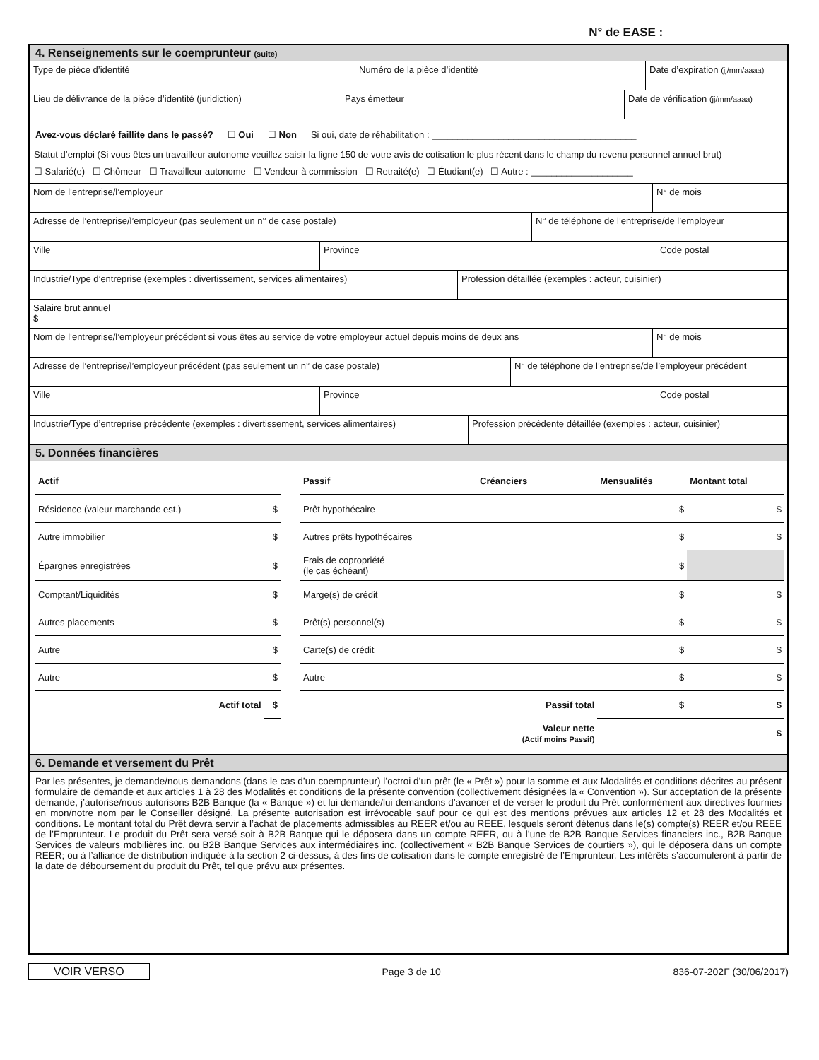N° de EASE :
4. Renseignements sur le coemprunteur (suite)
Type de pièce d’identité Numéro de la pièce d’identité Date d’expiration (jj/mm/aaaa)
Lieu de délivrance de la pièce d’identité (juridiction) Pays émetteur Date de vérification (jj/mm/aaaa)
Avez-vous déclaré faillite dans le passé? ☐ Oui ☐ Non Si oui, date de réhabilitation : ________________________________________
Statut d’emploi (Si vous êtes un travailleur autonome veuillez saisir la ligne 150 de votre avis de cotisation le plus récent dans le champ du revenu personnel annuel brut)
☐ Salarié(e) ☐ Chômeur ☐ Travailleur autonome ☐ Vendeur à commission ☐ Retraité(e) ☐ Étudiant(e) ☐ Autre : ____________________
Nom de l’entreprise/l’employeur
N° de mois
Adresse de l’entreprise/l’employeur (pas seulement un n° de case postale) N° de téléphone de l’entreprise/de l’employeur
Ville Province Code postal
Industrie/Type d’entreprise (exemples : divertissement, services alimentaires)
Profession détaillée (exemples : acteur, cuisinier)
Salaire brut annuel
$
Nom de l’entreprise/l’employeur précédent si vous êtes au service de votre employeur actuel depuis moins de deux ans
N° de mois
Adresse de l’entreprise/l’employeur précédent (pas seulement un n° de case postale) N° de téléphone de l’entreprise/de l’employeur précédent
Ville Province Code postal
Industrie/Type d’entreprise précédente (exemples : divertissement, services alimentaires)
Profession précédente détaillée (exemples : acteur, cuisinier)
5. Données financières
| Actif | | | Passif | Créanciers | Mensualités | Montant total |
| --- | --- | --- | --- | --- | --- | --- |
| Résidence (valeur marchande est.) | $ | | Prêt hypothécaire | | $ | $ |
| Autre immobilier | $ | | Autres prêts hypothécaires | | $ | $ |
| Épargnes enregistrées | $ | | Frais de copropriété (le cas échéant) | | $ | |
| Comptant/Liquidités | $ | | Marge(s) de crédit | | $ | $ |
| Autres placements | $ | | Prêt(s) personnel(s) | | $ | $ |
| Autre | $ | | Carte(s) de crédit | | $ | $ |
| Autre | $ | | Autre | | $ | $ |
| Actif total | $ | | | Passif total | $ | $ |
| | | | | Valeur nette (Actif moins Passif) | | $ |
6. Demande et versement du Prêt
Par les présentes, je demande/nous demandons (dans le cas d’un coemprunteur) l’octroi d’un prêt (le « Prêt ») pour la somme et aux Modalités et conditions décrites au présent formulaire de demande et aux articles 1 à 28 des Modalités et conditions de la présente convention (collectivement désignées la « Convention »). Sur acceptation de la présente demande, j’autorise/nous autorisons B2B Banque (la « Banque ») et lui demande/lui demandons d’avancer et de verser le produit du Prêt conformément aux directives fournies en mon/notre nom par le Conseiller désigné. La présente autorisation est irrévocable sauf pour ce qui est des mentions prévues aux articles 12 et 28 des Modalités et conditions. Le montant total du Prêt devra servir à l’achat de placements admissibles au REER et/ou au REEE, lesquels seront détenus dans le(s) compte(s) REER et/ou REEE de l’Emprunteur. Le produit du Prêt sera versé soit à B2B Banque qui le déposera dans un compte REER, ou à l’une de B2B Banque Services financiers inc., B2B Banque Services de valeurs mobilières inc. ou B2B Banque Services aux intermédiaires inc. (collectivement « B2B Banque Services de courtiers »), qui le déposera dans un compte REER; ou à l’alliance de distribution indiquée à la section 2 ci-dessus, à des fins de cotisation dans le compte enregistré de l’Emprunteur. Les intérêts s’accumuleront à partir de la date de déboursement du produit du Prêt, tel que prévu aux présentes.
VOIR VERSO Page 3 de 10 836-07-202F (30/06/2017)